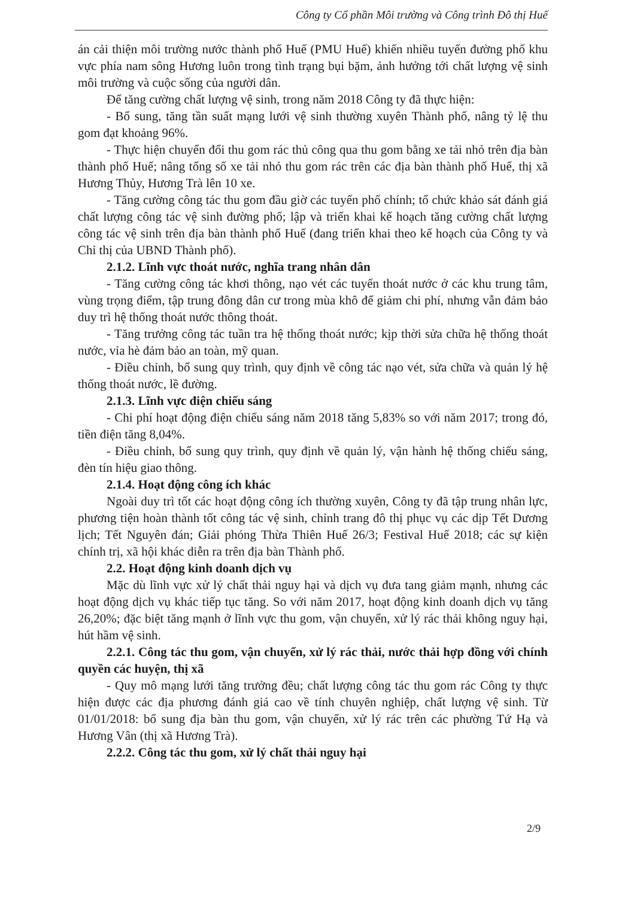Công ty Cổ phần Môi trường và Công trình Đô thị Huế
án cải thiện môi trường nước thành phố Huế (PMU Huế) khiến nhiều tuyến đường phố khu vực phía nam sông Hương luôn trong tình trạng bụi bặm, ảnh hưởng tới chất lượng vệ sinh môi trường và cuộc sống của người dân.
Để tăng cường chất lượng vệ sinh, trong năm 2018 Công ty đã thực hiện:
- Bổ sung, tăng tần suất mạng lưới vệ sinh thường xuyên Thành phố, nâng tỷ lệ thu gom đạt khoảng 96%.
- Thực hiện chuyển đổi thu gom rác thủ công qua thu gom bằng xe tải nhỏ trên địa bàn thành phố Huế; nâng tổng số xe tải nhỏ thu gom rác trên các địa bàn thành phố Huế, thị xã Hương Thủy, Hương Trà lên 10 xe.
- Tăng cường công tác thu gom đầu giờ các tuyến phố chính; tổ chức khảo sát đánh giá chất lượng công tác vệ sinh đường phố; lập và triển khai kế hoạch tăng cường chất lượng công tác vệ sinh trên địa bàn thành phố Huế (đang triển khai theo kế hoạch của Công ty và Chỉ thị của UBND Thành phố).
2.1.2. Lĩnh vực thoát nước, nghĩa trang nhân dân
- Tăng cường công tác khơi thông, nạo vét các tuyến thoát nước ở các khu trung tâm, vùng trọng điểm, tập trung đông dân cư trong mùa khô để giảm chi phí, nhưng vẫn đảm bảo duy trì hệ thống thoát nước thông thoát.
- Tăng trưởng công tác tuần tra hệ thống thoát nước; kịp thời sửa chữa hệ thống thoát nước, vỉa hè đảm bảo an toàn, mỹ quan.
- Điều chỉnh, bổ sung quy trình, quy định về công tác nạo vét, sửa chữa và quản lý hệ thống thoát nước, lề đường.
2.1.3. Lĩnh vực điện chiếu sáng
- Chi phí hoạt động điện chiếu sáng năm 2018 tăng 5,83% so với năm 2017; trong đó, tiền điện tăng 8,04%.
- Điều chỉnh, bổ sung quy trình, quy định về quản lý, vận hành hệ thống chiếu sáng, đèn tín hiệu giao thông.
2.1.4. Hoạt động công ích khác
Ngoài duy trì tốt các hoạt động công ích thường xuyên, Công ty đã tập trung nhân lực, phương tiện hoàn thành tốt công tác vệ sinh, chỉnh trang đô thị phục vụ các dịp Tết Dương lịch; Tết Nguyên đán; Giải phóng Thừa Thiên Huế 26/3; Festival Huế 2018; các sự kiện chính trị, xã hội khác diễn ra trên địa bàn Thành phố.
2.2. Hoạt động kinh doanh dịch vụ
Mặc dù lĩnh vực xử lý chất thải nguy hại và dịch vụ đưa tang giảm mạnh, nhưng các hoạt động dịch vụ khác tiếp tục tăng. So với năm 2017, hoạt động kinh doanh dịch vụ tăng 26,20%; đặc biệt tăng mạnh ở lĩnh vực thu gom, vận chuyển, xử lý rác thải không nguy hại, hút hầm vệ sinh.
2.2.1. Công tác thu gom, vận chuyển, xử lý rác thải, nước thải hợp đồng với chính quyền các huyện, thị xã
- Quy mô mạng lưới tăng trưởng đều; chất lượng công tác thu gom rác Công ty thực hiện được các địa phương đánh giá cao về tính chuyên nghiệp, chất lượng vệ sinh. Từ 01/01/2018: bổ sung địa bàn thu gom, vận chuyển, xử lý rác trên các phường Tứ Hạ và Hương Vân (thị xã Hương Trà).
2.2.2. Công tác thu gom, xử lý chất thải nguy hại
2/9